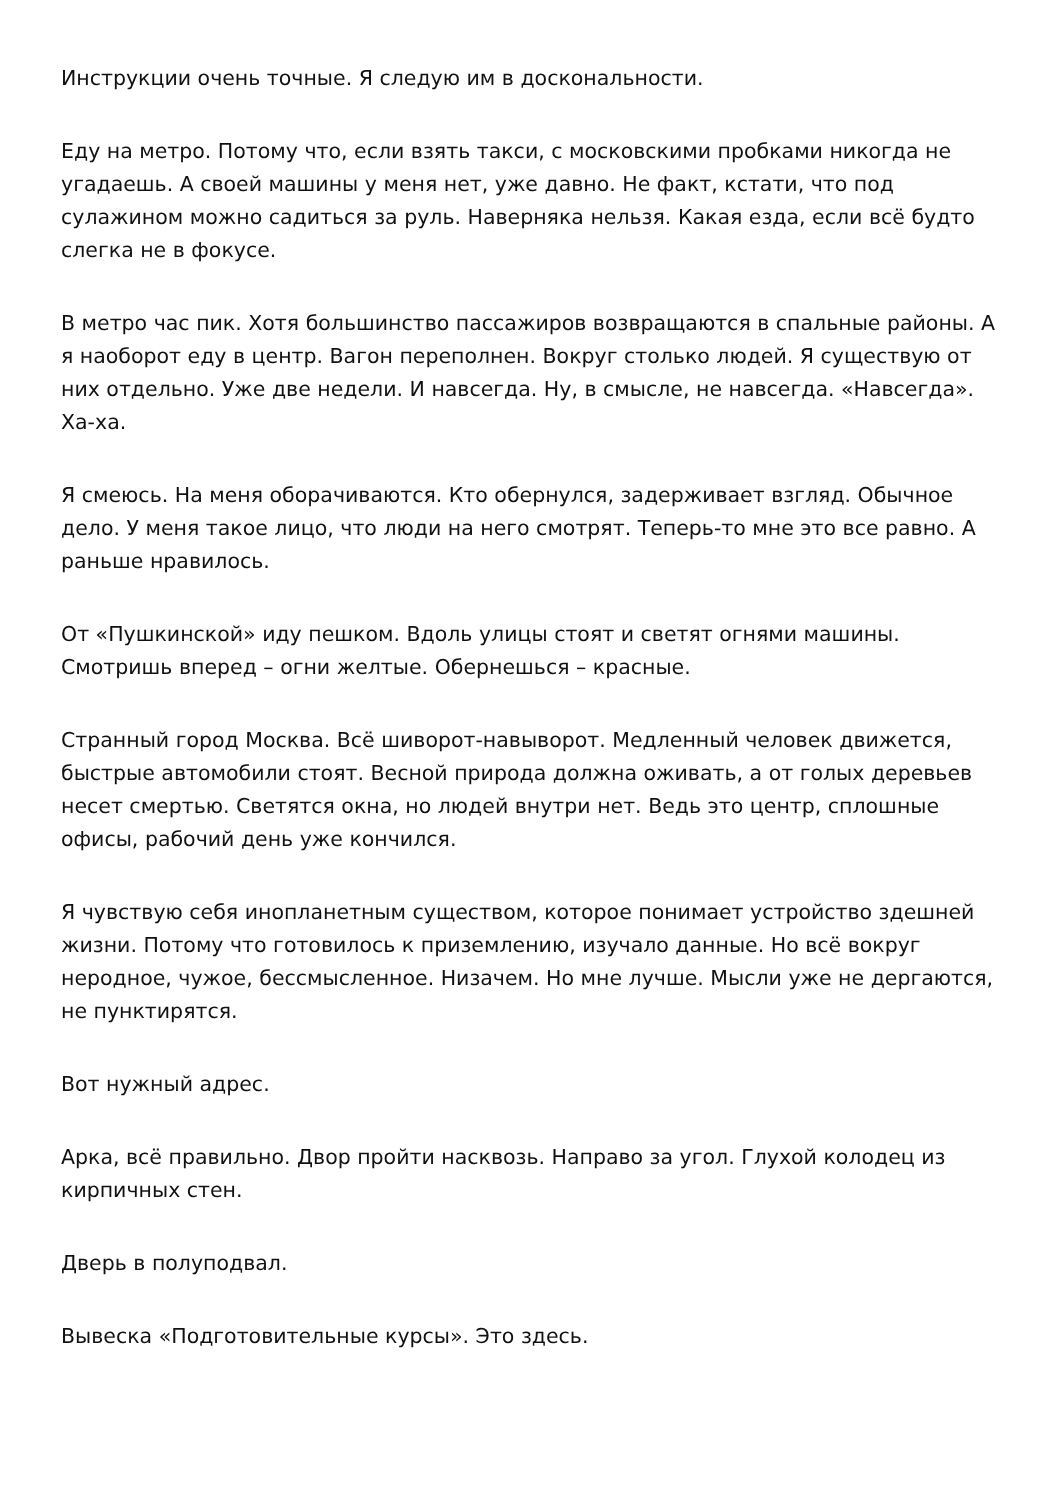Инструкции очень точные. Я следую им в доскональности.
Еду на метро. Потому что, если взять такси, с московскими пробками никогда не угадаешь. А своей машины у меня нет, уже давно. Не факт, кстати, что под сулажином можно садиться за руль. Наверняка нельзя. Какая езда, если всё будто слегка не в фокусе.
В метро час пик. Хотя большинство пассажиров возвращаются в спальные районы. А я наоборот еду в центр. Вагон переполнен. Вокруг столько людей. Я существую от них отдельно. Уже две недели. И навсегда. Ну, в смысле, не навсегда. «Навсегда». Ха-ха.
Я смеюсь. На меня оборачиваются. Кто обернулся, задерживает взгляд. Обычное дело. У меня такое лицо, что люди на него смотрят. Теперь-то мне это все равно. А раньше нравилось.
От «Пушкинской» иду пешком. Вдоль улицы стоят и светят огнями машины. Смотришь вперед – огни желтые. Обернешься – красные.
Странный город Москва. Всё шиворот-навыворот. Медленный человек движется, быстрые автомобили стоят. Весной природа должна оживать, а от голых деревьев несет смертью. Светятся окна, но людей внутри нет. Ведь это центр, сплошные офисы, рабочий день уже кончился.
Я чувствую себя инопланетным существом, которое понимает устройство здешней жизни. Потому что готовилось к приземлению, изучало данные. Но всё вокруг неродное, чужое, бессмысленное. Низачем. Но мне лучше. Мысли уже не дергаются, не пунктирятся.
Вот нужный адрес.
Арка, всё правильно. Двор пройти насквозь. Направо за угол. Глухой колодец из кирпичных стен.
Дверь в полуподвал.
Вывеска «Подготовительные курсы». Это здесь.